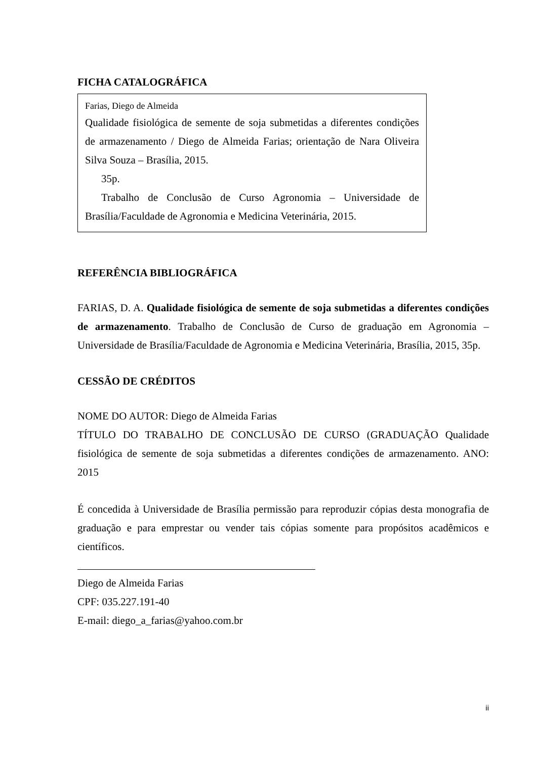FICHA CATALOGRÁFICA
Farias, Diego de Almeida
Qualidade fisiológica de semente de soja submetidas a diferentes condições de armazenamento / Diego de Almeida Farias; orientação de Nara Oliveira Silva Souza – Brasília, 2015.
35p.
Trabalho de Conclusão de Curso Agronomia – Universidade de Brasília/Faculdade de Agronomia e Medicina Veterinária, 2015.
REFERÊNCIA BIBLIOGRÁFICA
FARIAS, D. A. Qualidade fisiológica de semente de soja submetidas a diferentes condições de armazenamento. Trabalho de Conclusão de Curso de graduação em Agronomia – Universidade de Brasília/Faculdade de Agronomia e Medicina Veterinária, Brasília, 2015, 35p.
CESSÃO DE CRÉDITOS
NOME DO AUTOR: Diego de Almeida Farias
TÍTULO DO TRABALHO DE CONCLUSÃO DE CURSO (GRADUAÇÃO Qualidade fisiológica de semente de soja submetidas a diferentes condições de armazenamento. ANO: 2015
É concedida à Universidade de Brasília permissão para reproduzir cópias desta monografia de graduação e para emprestar ou vender tais cópias somente para propósitos acadêmicos e científicos.
Diego de Almeida Farias
CPF: 035.227.191-40
E-mail: diego_a_farias@yahoo.com.br
ii